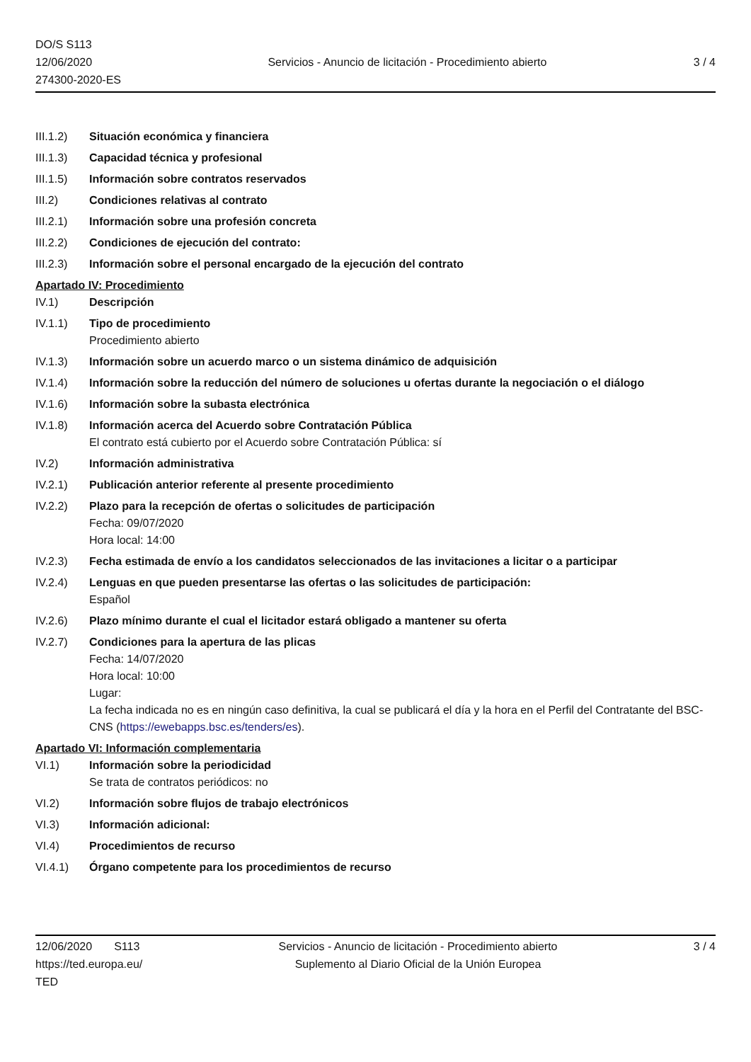DO/S S113
12/06/2020
274300-2020-ES
Servicios - Anuncio de licitación - Procedimiento abierto
3 / 4
III.1.2)
Situación económica y financiera
III.1.3)
Capacidad técnica y profesional
III.1.5)
Información sobre contratos reservados
III.2) Condiciones relativas al contrato
III.2.1)
Información sobre una profesión concreta
III.2.2)
Condiciones de ejecución del contrato:
III.2.3)
Información sobre el personal encargado de la ejecución del contrato
Apartado IV: Procedimiento
IV.1) Descripción
IV.1.1) Tipo de procedimiento
Procedimiento abierto
IV.1.3) Información sobre un acuerdo marco o un sistema dinámico de adquisición
IV.1.4) Información sobre la reducción del número de soluciones u ofertas durante la negociación o el diálogo
IV.1.6) Información sobre la subasta electrónica
IV.1.8) Información acerca del Acuerdo sobre Contratación Pública
El contrato está cubierto por el Acuerdo sobre Contratación Pública: sí
IV.2) Información administrativa
IV.2.1) Publicación anterior referente al presente procedimiento
IV.2.2) Plazo para la recepción de ofertas o solicitudes de participación
Fecha: 09/07/2020
Hora local: 14:00
IV.2.3) Fecha estimada de envío a los candidatos seleccionados de las invitaciones a licitar o a participar
IV.2.4) Lenguas en que pueden presentarse las ofertas o las solicitudes de participación:
Español
IV.2.6) Plazo mínimo durante el cual el licitador estará obligado a mantener su oferta
IV.2.7) Condiciones para la apertura de las plicas
Fecha: 14/07/2020
Hora local: 10:00
Lugar:
La fecha indicada no es en ningún caso definitiva, la cual se publicará el día y la hora en el Perfil del Contratante del BSC-CNS (https://ewebapps.bsc.es/tenders/es).
Apartado VI: Información complementaria
VI.1) Información sobre la periodicidad
Se trata de contratos periódicos: no
VI.2) Información sobre flujos de trabajo electrónicos
VI.3) Información adicional:
VI.4) Procedimientos de recurso
VI.4.1) Órgano competente para los procedimientos de recurso
12/06/2020 S113
https://ted.europa.eu/
TED
Servicios - Anuncio de licitación - Procedimiento abierto
Suplemento al Diario Oficial de la Unión Europea
3 / 4